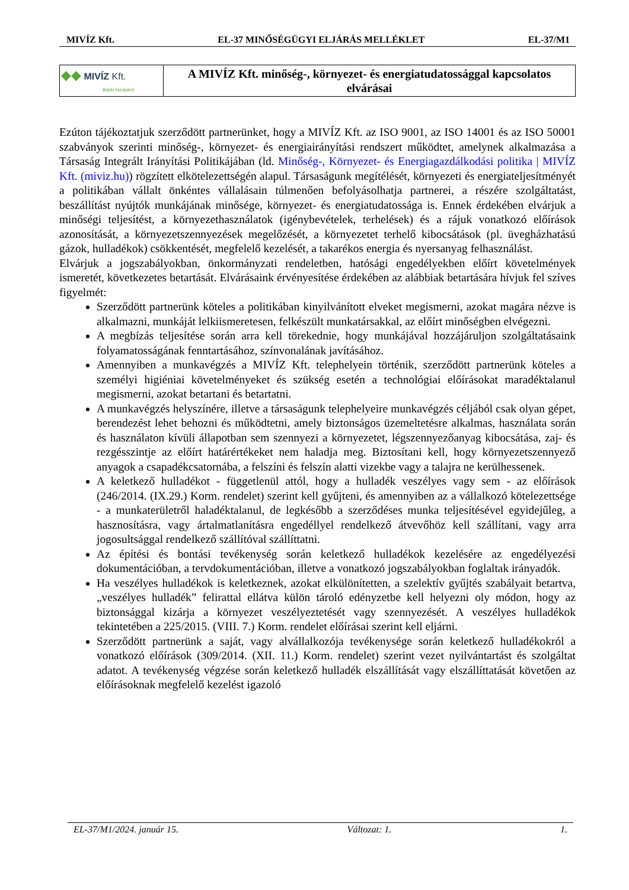MIVÍZ Kft. EL-37 MINŐSÉGÜGYI ELJÁRÁS MELLÉKLET EL-37/M1
| ◆◆ MIVÍZ Kft. Bükki forrásból | A MIVÍZ Kft. minőség-, környezet- és energiatudatossággal kapcsolatos elvárásai |
Ezúton tájékoztatjuk szerződött partnerünket, hogy a MIVÍZ Kft. az ISO 9001, az ISO 14001 és az ISO 50001 szabványok szerinti minőség-, környezet- és energiairányítási rendszert működtet, amelynek alkalmazása a Társaság Integrált Irányítási Politikájában (ld. Minőség-, Környezet- és Energiagazdálkodási politika | MIVÍZ Kft. (miviz.hu)) rögzített elkötelezettségén alapul. Társaságunk megítélését, környezeti és energiateljesítményét a politikában vállalt önkéntes vállalásain túlmenően befolyásolhatja partnerei, a részére szolgáltatást, beszállítást nyújtók munkájának minősége, környezet- és energiatudatossága is. Ennek érdekében elvárjuk a minőségi teljesítést, a környezethasználatok (igénybevételek, terhelések) és a rájuk vonatkozó előírások azonosítását, a környezetszennyezések megelőzését, a környezetet terhelő kibocsátások (pl. üvegházhatású gázok, hulladékok) csökkentését, megfelelő kezelését, a takarékos energia és nyersanyag felhasználást.
Elvárjuk a jogszabályokban, önkormányzati rendeletben, hatósági engedélyekben előírt követelmények ismeretét, következetes betartását. Elvárásaink érvényesítése érdekében az alábbiak betartására hívjuk fel szíves figyelmét:
Szerződött partnerünk köteles a politikában kinyilvánított elveket megismerni, azokat magára nézve is alkalmazni, munkáját lelkiismeretesen, felkészült munkatársakkal, az előírt minőségben elvégezni.
A megbízás teljesítése során arra kell törekednie, hogy munkájával hozzájáruljon szolgáltatásaink folyamatosságának fenntartásához, színvonalának javításához.
Amennyiben a munkavégzés a MIVÍZ Kft. telephelyein történik, szerződött partnerünk köteles a személyi higiéniai követelményeket és szükség esetén a technológiai előírásokat maradéktalanul megismerni, azokat betartani és betartatni.
A munkavégzés helyszínére, illetve a társaságunk telephelyeire munkavégzés céljából csak olyan gépet, berendezést lehet behozni és működtetni, amely biztonságos üzemeltetésre alkalmas, használata során és használaton kívüli állapotban sem szennyezi a környezetet, légszennyezőanyag kibocsátása, zaj- és rezgésszintje az előírt határértékeket nem haladja meg. Biztosítani kell, hogy környezetszennyező anyagok a csapadékcsatornába, a felszíni és felszín alatti vizekbe vagy a talajra ne kerülhessenek.
A keletkező hulladékot - függetlenül attól, hogy a hulladék veszélyes vagy sem - az előírások (246/2014. (IX.29.) Korm. rendelet) szerint kell gyűjteni, és amennyiben az a vállalkozó kötelezettsége - a munkaterületről haladéktalanul, de legkésőbb a szerződéses munka teljesítésével egyidejűleg, a hasznosításra, vagy ártalmatlanításra engedéllyel rendelkező átvevőhöz kell szállítani, vagy arra jogosultsággal rendelkező szállítóval szállíttatni.
Az építési és bontási tevékenység során keletkező hulladékok kezelésére az engedélyezési dokumentációban, a tervdokumentációban, illetve a vonatkozó jogszabályokban foglaltak irányadók.
Ha veszélyes hulladékok is keletkeznek, azokat elkülönítetten, a szelektív gyűjtés szabályait betartva, „veszélyes hulladék” felirattal ellátva külön tároló edényzetbe kell helyezni oly módon, hogy az biztonsággal kizárja a környezet veszélyeztetését vagy szennyezését. A veszélyes hulladékok tekintetében a 225/2015. (VIII. 7.) Korm. rendelet előírásai szerint kell eljárni.
Szerződött partnerünk a saját, vagy alvállalkozója tevékenysége során keletkező hulladékokról a vonatkozó előírások (309/2014. (XII. 11.) Korm. rendelet) szerint vezet nyilvántartást és szolgáltat adatot. A tevékenység végzése során keletkező hulladék elszállítását vagy elszállíttatását követően az előírásoknak megfelelő kezelést igazoló
EL-37/M1/2024. január 15. Változat: 1. 1.